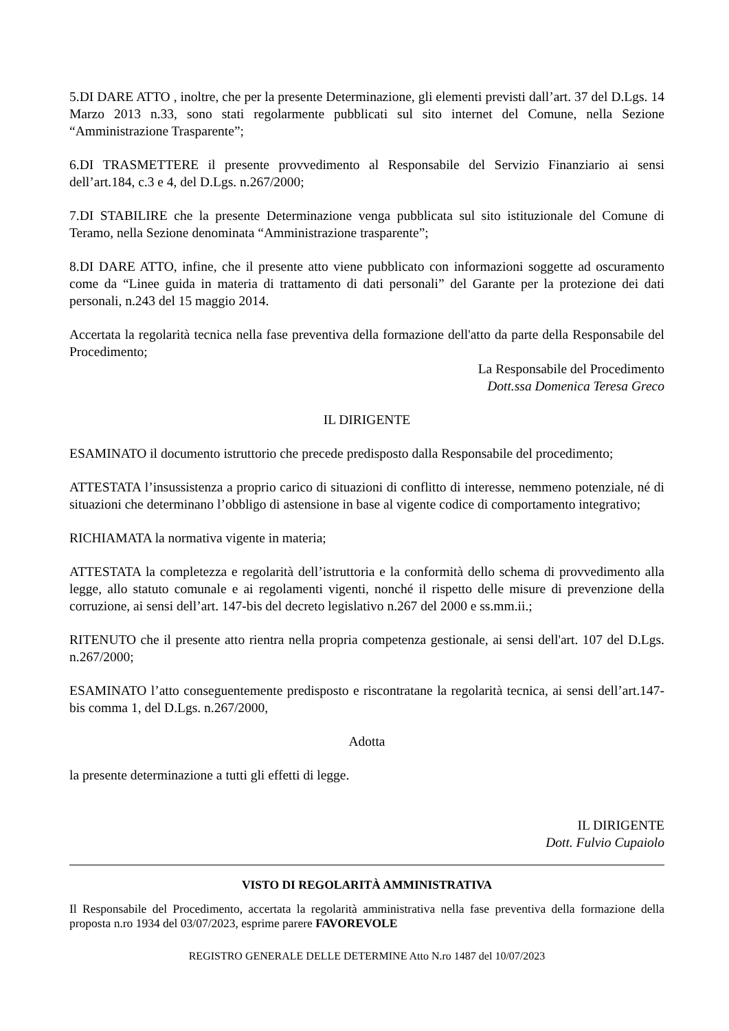5.DI DARE ATTO , inoltre, che per la presente Determinazione, gli elementi previsti dall’art. 37 del D.Lgs. 14 Marzo 2013 n.33, sono stati regolarmente pubblicati sul sito internet del Comune, nella Sezione “Amministrazione Trasparente”;
6.DI TRASMETTERE il presente provvedimento al Responsabile del Servizio Finanziario ai sensi dell’art.184, c.3 e 4, del D.Lgs. n.267/2000;
7.DI STABILIRE che la presente Determinazione venga pubblicata sul sito istituzionale del Comune di Teramo, nella Sezione denominata “Amministrazione trasparente”;
8.DI DARE ATTO, infine, che il presente atto viene pubblicato con informazioni soggette ad oscuramento come da “Linee guida in materia di trattamento di dati personali” del Garante per la protezione dei dati personali, n.243 del 15 maggio 2014.
Accertata la regolarità tecnica nella fase preventiva della formazione dell'atto da parte della Responsabile del Procedimento;
La Responsabile del Procedimento
Dott.ssa Domenica Teresa Greco
IL DIRIGENTE
ESAMINATO il documento istruttorio che precede predisposto dalla Responsabile del procedimento;
ATTESTATA l’insussistenza a proprio carico di situazioni di conflitto di interesse, nemmeno potenziale, né di situazioni che determinano l’obbligo di astensione in base al vigente codice di comportamento integrativo;
RICHIAMATA la normativa vigente in materia;
ATTESTATA la completezza e regolarità dell’istruttoria e la conformità dello schema di provvedimento alla legge, allo statuto comunale e ai regolamenti vigenti, nonché il rispetto delle misure di prevenzione della corruzione, ai sensi dell’art. 147-bis del decreto legislativo n.267 del 2000 e ss.mm.ii.;
RITENUTO che il presente atto rientra nella propria competenza gestionale, ai sensi dell'art. 107 del D.Lgs. n.267/2000;
ESAMINATO l’atto conseguentemente predisposto e riscontratane la regolarità tecnica, ai sensi dell’art.147-bis comma 1, del D.Lgs. n.267/2000,
Adotta
la presente determinazione a tutti gli effetti di legge.
IL DIRIGENTE
Dott. Fulvio Cupaiolo
VISTO DI REGOLARITÀ AMMINISTRATIVA
Il Responsabile del Procedimento, accertata la regolarità amministrativa nella fase preventiva della formazione della proposta n.ro 1934 del 03/07/2023, esprime parere FAVOREVOLE
REGISTRO GENERALE DELLE DETERMINE Atto N.ro 1487 del 10/07/2023